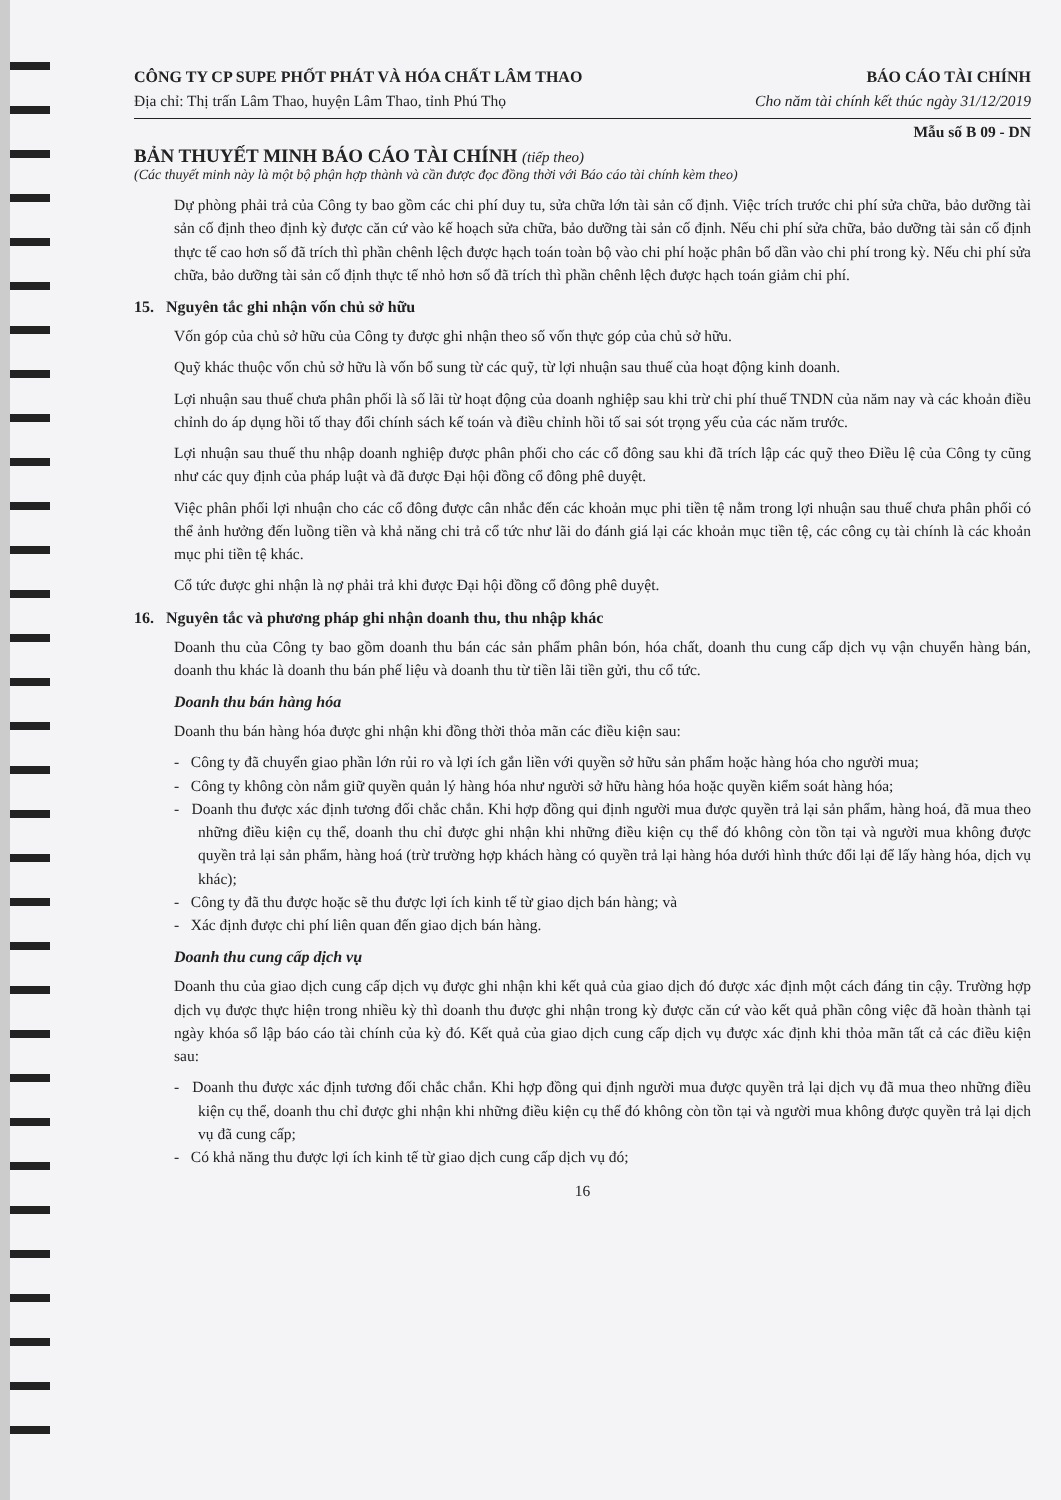CÔNG TY CP SUPE PHỐT PHÁT VÀ HÓA CHẤT LÂM THAO BÁO CÁO TÀI CHÍNH
Địa chỉ: Thị trấn Lâm Thao, huyện Lâm Thao, tỉnh Phú Thọ Cho năm tài chính kết thúc ngày 31/12/2019
Mẫu số B 09 - DN
BẢN THUYẾT MINH BÁO CÁO TÀI CHÍNH (tiếp theo)
(Các thuyết minh này là một bộ phận hợp thành và cần được đọc đồng thời với Báo cáo tài chính kèm theo)
Dự phòng phải trả của Công ty bao gồm các chi phí duy tu, sửa chữa lớn tài sản cố định. Việc trích trước chi phí sửa chữa, bảo dưỡng tài sản cố định theo định kỳ được căn cứ vào kế hoạch sửa chữa, bảo dưỡng tài sản cố định. Nếu chi phí sửa chữa, bảo dưỡng tài sản cố định thực tế cao hơn số đã trích thì phần chênh lệch được hạch toán toàn bộ vào chi phí hoặc phân bổ dần vào chi phí trong kỳ. Nếu chi phí sửa chữa, bảo dưỡng tài sản cố định thực tế nhỏ hơn số đã trích thì phần chênh lệch được hạch toán giảm chi phí.
15. Nguyên tắc ghi nhận vốn chủ sở hữu
Vốn góp của chủ sở hữu của Công ty được ghi nhận theo số vốn thực góp của chủ sở hữu.
Quỹ khác thuộc vốn chủ sở hữu là vốn bổ sung từ các quỹ, từ lợi nhuận sau thuế của hoạt động kinh doanh.
Lợi nhuận sau thuế chưa phân phối là số lãi từ hoạt động của doanh nghiệp sau khi trừ chi phí thuế TNDN của năm nay và các khoản điều chỉnh do áp dụng hồi tố thay đổi chính sách kế toán và điều chỉnh hồi tố sai sót trọng yếu của các năm trước.
Lợi nhuận sau thuế thu nhập doanh nghiệp được phân phối cho các cổ đông sau khi đã trích lập các quỹ theo Điều lệ của Công ty cũng như các quy định của pháp luật và đã được Đại hội đồng cổ đông phê duyệt.
Việc phân phối lợi nhuận cho các cổ đông được cân nhắc đến các khoản mục phi tiền tệ nằm trong lợi nhuận sau thuế chưa phân phối có thể ảnh hưởng đến luồng tiền và khả năng chi trả cổ tức như lãi do đánh giá lại các khoản mục tiền tệ, các công cụ tài chính là các khoản mục phi tiền tệ khác.
Cổ tức được ghi nhận là nợ phải trả khi được Đại hội đồng cổ đông phê duyệt.
16. Nguyên tắc và phương pháp ghi nhận doanh thu, thu nhập khác
Doanh thu của Công ty bao gồm doanh thu bán các sản phẩm phân bón, hóa chất, doanh thu cung cấp dịch vụ vận chuyển hàng bán, doanh thu khác là doanh thu bán phế liệu và doanh thu từ tiền lãi tiền gửi, thu cổ tức.
Doanh thu bán hàng hóa
Doanh thu bán hàng hóa được ghi nhận khi đồng thời thỏa mãn các điều kiện sau:
- Công ty đã chuyển giao phần lớn rủi ro và lợi ích gắn liền với quyền sở hữu sản phẩm hoặc hàng hóa cho người mua;
- Công ty không còn nắm giữ quyền quản lý hàng hóa như người sở hữu hàng hóa hoặc quyền kiểm soát hàng hóa;
- Doanh thu được xác định tương đối chắc chắn. Khi hợp đồng qui định người mua được quyền trả lại sản phẩm, hàng hoá, đã mua theo những điều kiện cụ thể, doanh thu chỉ được ghi nhận khi những điều kiện cụ thể đó không còn tồn tại và người mua không được quyền trả lại sản phẩm, hàng hoá (trừ trường hợp khách hàng có quyền trả lại hàng hóa dưới hình thức đổi lại để lấy hàng hóa, dịch vụ khác);
- Công ty đã thu được hoặc sẽ thu được lợi ích kinh tế từ giao dịch bán hàng; và
- Xác định được chi phí liên quan đến giao dịch bán hàng.
Doanh thu cung cấp dịch vụ
Doanh thu của giao dịch cung cấp dịch vụ được ghi nhận khi kết quả của giao dịch đó được xác định một cách đáng tin cậy. Trường hợp dịch vụ được thực hiện trong nhiều kỳ thì doanh thu được ghi nhận trong kỳ được căn cứ vào kết quả phần công việc đã hoàn thành tại ngày khóa sổ lập báo cáo tài chính của kỳ đó. Kết quả của giao dịch cung cấp dịch vụ được xác định khi thỏa mãn tất cả các điều kiện sau:
- Doanh thu được xác định tương đối chắc chắn. Khi hợp đồng qui định người mua được quyền trả lại dịch vụ đã mua theo những điều kiện cụ thể, doanh thu chỉ được ghi nhận khi những điều kiện cụ thể đó không còn tồn tại và người mua không được quyền trả lại dịch vụ đã cung cấp;
- Có khả năng thu được lợi ích kinh tế từ giao dịch cung cấp dịch vụ đó;
16